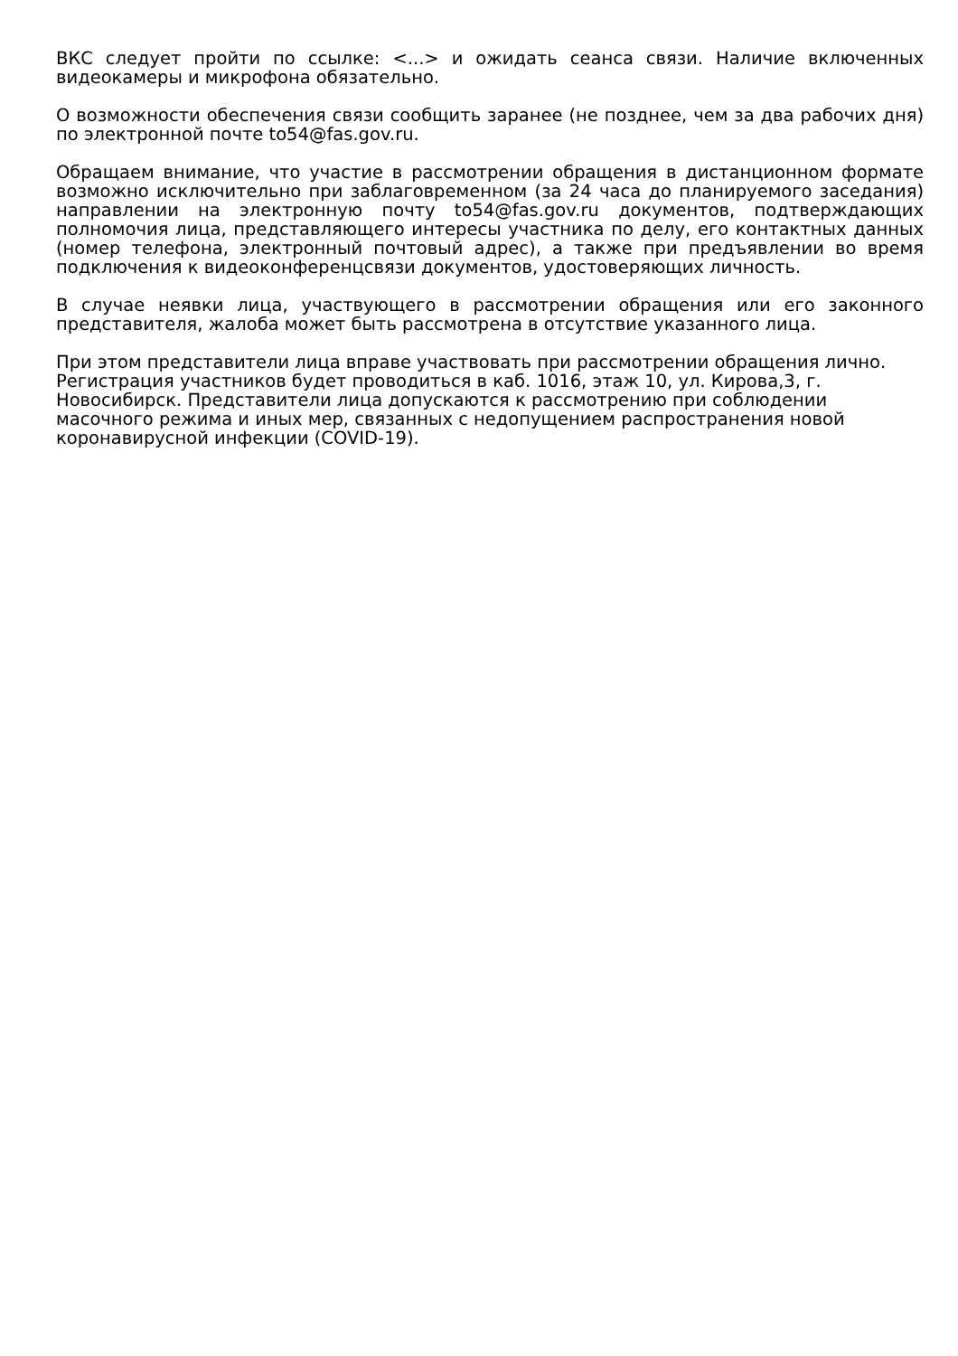ВКС следует пройти по ссылке: <...> и ожидать сеанса связи. Наличие включенных видеокамеры и микрофона обязательно.
О возможности обеспечения связи сообщить заранее (не позднее, чем за два рабочих дня) по электронной почте to54@fas.gov.ru.
Обращаем внимание, что участие в рассмотрении обращения в дистанционном формате возможно исключительно при заблаговременном (за 24 часа до планируемого заседания) направлении на электронную почту to54@fas.gov.ru документов, подтверждающих полномочия лица, представляющего интересы участника по делу, его контактных данных (номер телефона, электронный почтовый адрес), а также при предъявлении во время подключения к видеоконференцсвязи документов, удостоверяющих личность.
В случае неявки лица, участвующего в рассмотрении обращения или его законного представителя, жалоба может быть рассмотрена в отсутствие указанного лица.
При этом представители лица вправе участвовать при рассмотрении обращения лично. Регистрация участников будет проводиться в каб. 1016, этаж 10, ул. Кирова,3, г. Новосибирск. Представители лица допускаются к рассмотрению при соблюдении масочного режима и иных мер, связанных с недопущением распространения новой коронавирусной инфекции (COVID-19).